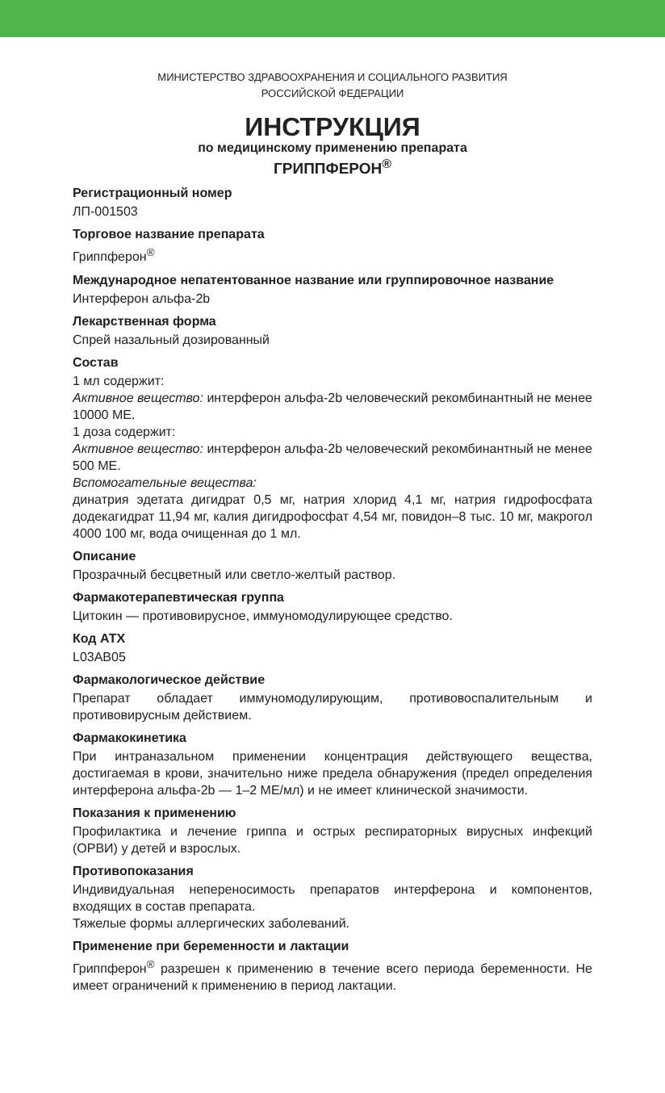МИНИСТЕРСТВО ЗДРАВООХРАНЕНИЯ И СОЦИАЛЬНОГО РАЗВИТИЯ
РОССИЙСКОЙ ФЕДЕРАЦИИ
ИНСТРУКЦИЯ
по медицинскому применению препарата
ГРИППФЕРОН<sup>®</sup>
Регистрационный номер
ЛП-001503
Торговое название препарата
Гриппферон<sup>®</sup>
Международное непатентованное название или группировочное название
Интерферон альфа-2b
Лекарственная форма
Спрей назальный дозированный
Состав
1 мл содержит:
Активное вещество: интерферон альфа-2b человеческий рекомбинантный не менее 10000 МЕ.
1 доза содержит:
Активное вещество: интерферон альфа-2b человеческий рекомбинантный не менее 500 МЕ.
Вспомогательные вещества:
динатрия эдетата дигидрат 0,5 мг, натрия хлорид 4,1 мг, натрия гидрофосфата додекагидрат 11,94 мг, калия дигидрофосфат 4,54 мг, повидон–8 тыс. 10 мг, макрогол 4000 100 мг, вода очищенная до 1 мл.
Описание
Прозрачный бесцветный или светло-желтый раствор.
Фармакотерапевтическая группа
Цитокин — противовирусное, иммуномодулирующее средство.
Код АТХ
L03AB05
Фармакологическое действие
Препарат обладает иммуномодулирующим, противовоспалительным и противовирусным действием.
Фармакокинетика
При интраназальном применении концентрация действующего вещества, достигаемая в крови, значительно ниже предела обнаружения (предел определения интерферона альфа-2b — 1–2 МЕ/мл) и не имеет клинической значимости.
Показания к применению
Профилактика и лечение гриппа и острых респираторных вирусных инфекций (ОРВИ) у детей и взрослых.
Противопоказания
Индивидуальная непереносимость препаратов интерферона и компонентов, входящих в состав препарата.
Тяжелые формы аллергических заболеваний.
Применение при беременности и лактации
Гриппферон<sup>®</sup> разрешен к применению в течение всего периода беременности. Не имеет ограничений к применению в период лактации.